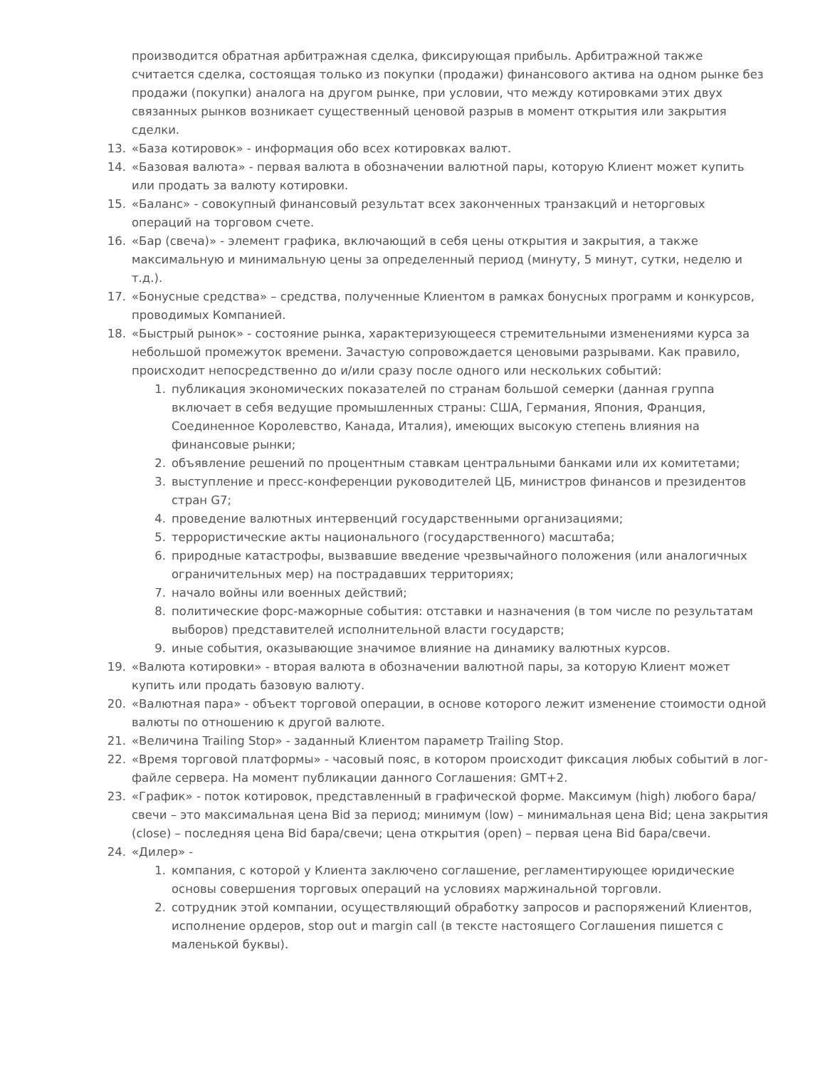производится обратная арбитражная сделка, фиксирующая прибыль. Арбитражной также считается сделка, состоящая только из покупки (продажи) финансового актива на одном рынке без продажи (покупки) аналога на другом рынке, при условии, что между котировками этих двух связанных рынков возникает существенный ценовой разрыв в момент открытия или закрытия сделки.
13. «База котировок» - информация обо всех котировках валют.
14. «Базовая валюта» - первая валюта в обозначении валютной пары, которую Клиент может купить или продать за валюту котировки.
15. «Баланс» - совокупный финансовый результат всех законченных транзакций и неторговых операций на торговом счете.
16. «Бар (свеча)» - элемент графика, включающий в себя цены открытия и закрытия, а также максимальную и минимальную цены за определенный период (минуту, 5 минут, сутки, неделю и т.д.).
17. «Бонусные средства» – средства, полученные Клиентом в рамках бонусных программ и конкурсов, проводимых Компанией.
18. «Быстрый рынок» - состояние рынка, характеризующееся стремительными изменениями курса за небольшой промежуток времени. Зачастую сопровождается ценовыми разрывами. Как правило, происходит непосредственно до и/или сразу после одного или нескольких событий:
1. публикация экономических показателей по странам большой семерки (данная группа включает в себя ведущие промышленных страны: США, Германия, Япония, Франция, Соединенное Королевство, Канада, Италия), имеющих высокую степень влияния на финансовые рынки;
2. объявление решений по процентным ставкам центральными банками или их комитетами;
3. выступление и пресс-конференции руководителей ЦБ, министров финансов и президентов стран G7;
4. проведение валютных интервенций государственными организациями;
5. террористические акты национального (государственного) масштаба;
6. природные катастрофы, вызвавшие введение чрезвычайного положения (или аналогичных ограничительных мер) на пострадавших территориях;
7. начало войны или военных действий;
8. политические форс-мажорные события: отставки и назначения (в том числе по результатам выборов) представителей исполнительной власти государств;
9. иные события, оказывающие значимое влияние на динамику валютных курсов.
19. «Валюта котировки» - вторая валюта в обозначении валютной пары, за которую Клиент может купить или продать базовую валюту.
20. «Валютная пара» - объект торговой операции, в основе которого лежит изменение стоимости одной валюты по отношению к другой валюте.
21. «Величина Trailing Stop» - заданный Клиентом параметр Trailing Stop.
22. «Время торговой платформы» - часовый пояс, в котором происходит фиксация любых событий в лог-файле сервера. На момент публикации данного Соглашения: GMT+2.
23. «График» - поток котировок, представленный в графической форме. Максимум (high) любого бара/свечи – это максимальная цена Bid за период; минимум (low) – минимальная цена Bid; цена закрытия (close) – последняя цена Bid бара/свечи; цена открытия (open) – первая цена Bid бара/свечи.
24. «Дилер» -
1. компания, с которой у Клиента заключено соглашение, регламентирующее юридические основы совершения торговых операций на условиях маржинальной торговли.
2. сотрудник этой компании, осуществляющий обработку запросов и распоряжений Клиентов, исполнение ордеров, stop out и margin call (в тексте настоящего Соглашения пишется с маленькой буквы).